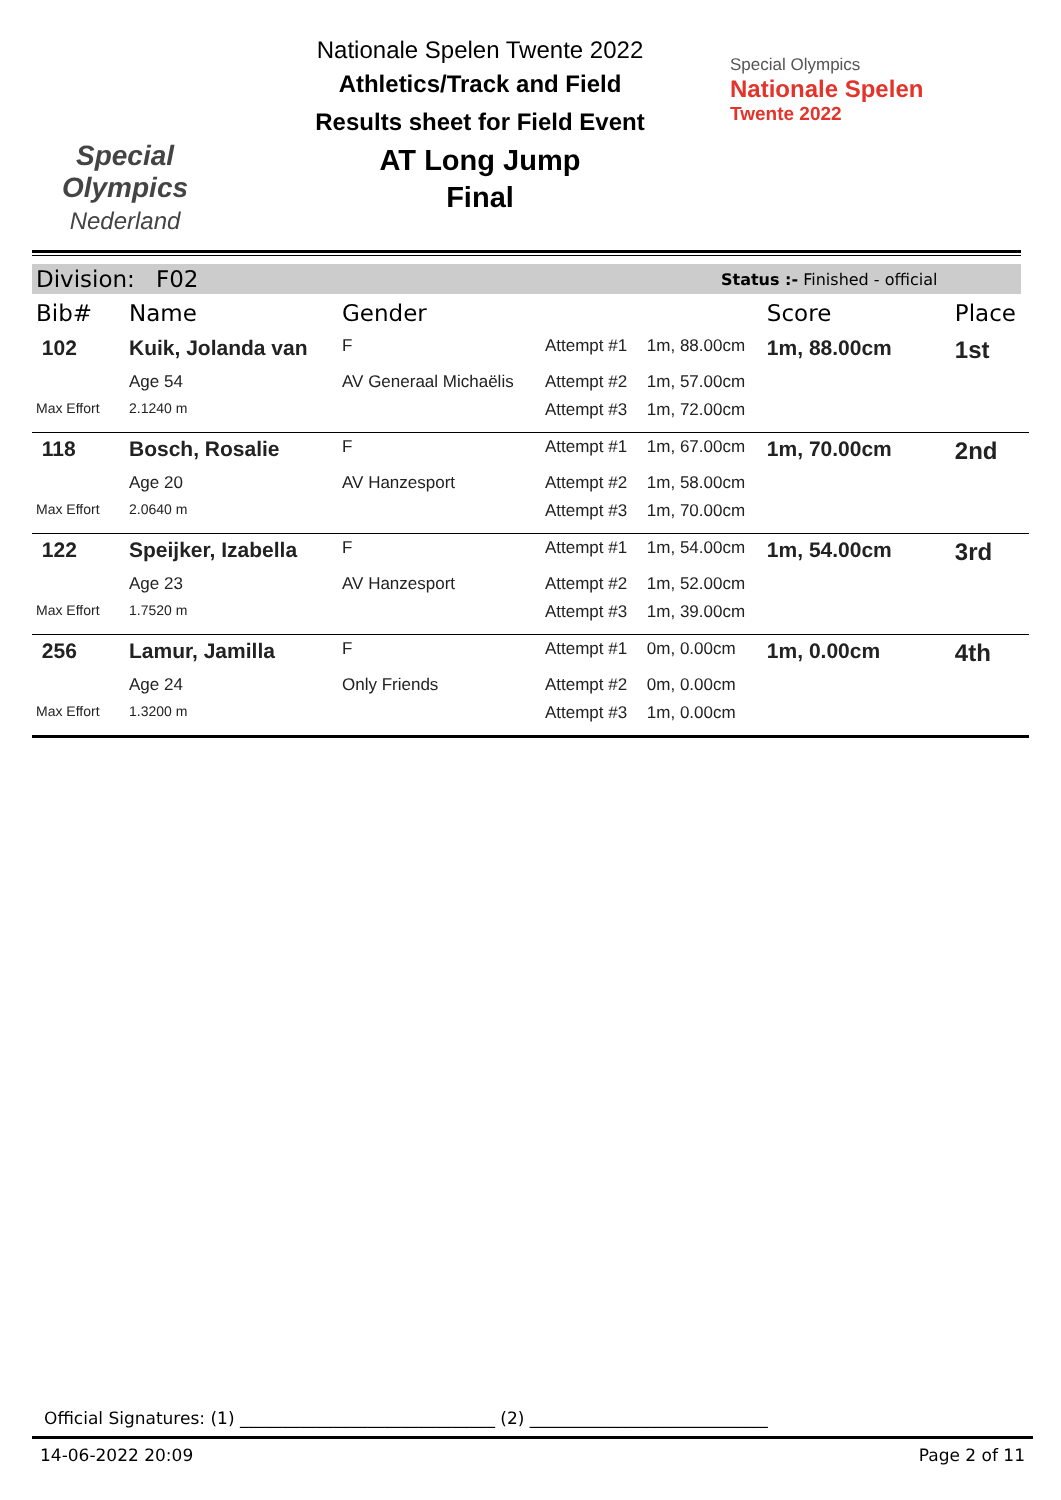Special
Olympics
Nederland
Nationale Spelen Twente 2022
Athletics/Track and Field
Results sheet for Field Event
AT Long Jump
Final
Special Olympics
Nationale Spelen
Twente 2022
Division: F02 Status :- Finished - official
| Bib# | Name | Gender | | | Score | Place |
| --- | --- | --- | --- | --- | --- | --- |
| 102 | Kuik, Jolanda van | F | Attempt #1 | 1m, 88.00cm | 1m, 88.00cm | 1st |
| | Age 54 | AV Generaal Michaëlis | Attempt #2 | 1m, 57.00cm | | |
| Max Effort | 2.1240 m | | Attempt #3 | 1m, 72.00cm | | |
| 118 | Bosch, Rosalie | F | Attempt #1 | 1m, 67.00cm | 1m, 70.00cm | 2nd |
| | Age 20 | AV Hanzesport | Attempt #2 | 1m, 58.00cm | | |
| Max Effort | 2.0640 m | | Attempt #3 | 1m, 70.00cm | | |
| 122 | Speijker, Izabella | F | Attempt #1 | 1m, 54.00cm | 1m, 54.00cm | 3rd |
| | Age 23 | AV Hanzesport | Attempt #2 | 1m, 52.00cm | | |
| Max Effort | 1.7520 m | | Attempt #3 | 1m, 39.00cm | | |
| 256 | Lamur, Jamilla | F | Attempt #1 | 0m, 0.00cm | 1m, 0.00cm | 4th |
| | Age 24 | Only Friends | Attempt #2 | 0m, 0.00cm | | |
| Max Effort | 1.3200 m | | Attempt #3 | 1m, 0.00cm | | |
Official Signatures: (1) ______________________________ (2) ____________________________
14-06-2022 20:09 Page 2 of 11